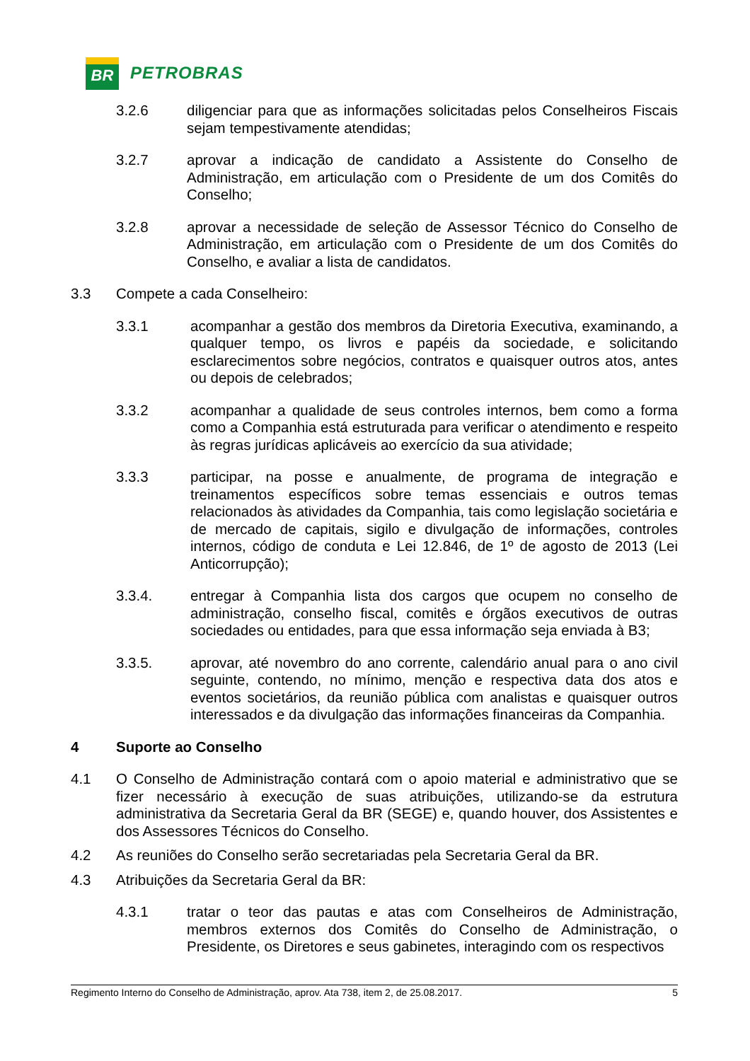BR
PETROBRAS
3.2.6 diligenciar para que as informações solicitadas pelos Conselheiros Fiscais sejam tempestivamente atendidas;
3.2.7 aprovar a indicação de candidato a Assistente do Conselho de Administração, em articulação com o Presidente de um dos Comitês do Conselho;
3.2.8 aprovar a necessidade de seleção de Assessor Técnico do Conselho de Administração, em articulação com o Presidente de um dos Comitês do Conselho, e avaliar a lista de candidatos.
3.3 Compete a cada Conselheiro:
3.3.1 acompanhar a gestão dos membros da Diretoria Executiva, examinando, a qualquer tempo, os livros e papéis da sociedade, e solicitando esclarecimentos sobre negócios, contratos e quaisquer outros atos, antes ou depois de celebrados;
3.3.2 acompanhar a qualidade de seus controles internos, bem como a forma como a Companhia está estruturada para verificar o atendimento e respeito às regras jurídicas aplicáveis ao exercício da sua atividade;
3.3.3 participar, na posse e anualmente, de programa de integração e treinamentos específicos sobre temas essenciais e outros temas relacionados às atividades da Companhia, tais como legislação societária e de mercado de capitais, sigilo e divulgação de informações, controles internos, código de conduta e Lei 12.846, de 1º de agosto de 2013 (Lei Anticorrupção);
3.3.4. entregar à Companhia lista dos cargos que ocupem no conselho de administração, conselho fiscal, comitês e órgãos executivos de outras sociedades ou entidades, para que essa informação seja enviada à B3;
3.3.5. aprovar, até novembro do ano corrente, calendário anual para o ano civil seguinte, contendo, no mínimo, menção e respectiva data dos atos e eventos societários, da reunião pública com analistas e quaisquer outros interessados e da divulgação das informações financeiras da Companhia.
4 Suporte ao Conselho
4.1 O Conselho de Administração contará com o apoio material e administrativo que se fizer necessário à execução de suas atribuições, utilizando-se da estrutura administrativa da Secretaria Geral da BR (SEGE) e, quando houver, dos Assistentes e dos Assessores Técnicos do Conselho.
4.2 As reuniões do Conselho serão secretariadas pela Secretaria Geral da BR.
4.3 Atribuições da Secretaria Geral da BR:
4.3.1 tratar o teor das pautas e atas com Conselheiros de Administração, membros externos dos Comitês do Conselho de Administração, o Presidente, os Diretores e seus gabinetes, interagindo com os respectivos
Regimento Interno do Conselho de Administração, aprov. Ata 738, item 2, de 25.08.2017. 5